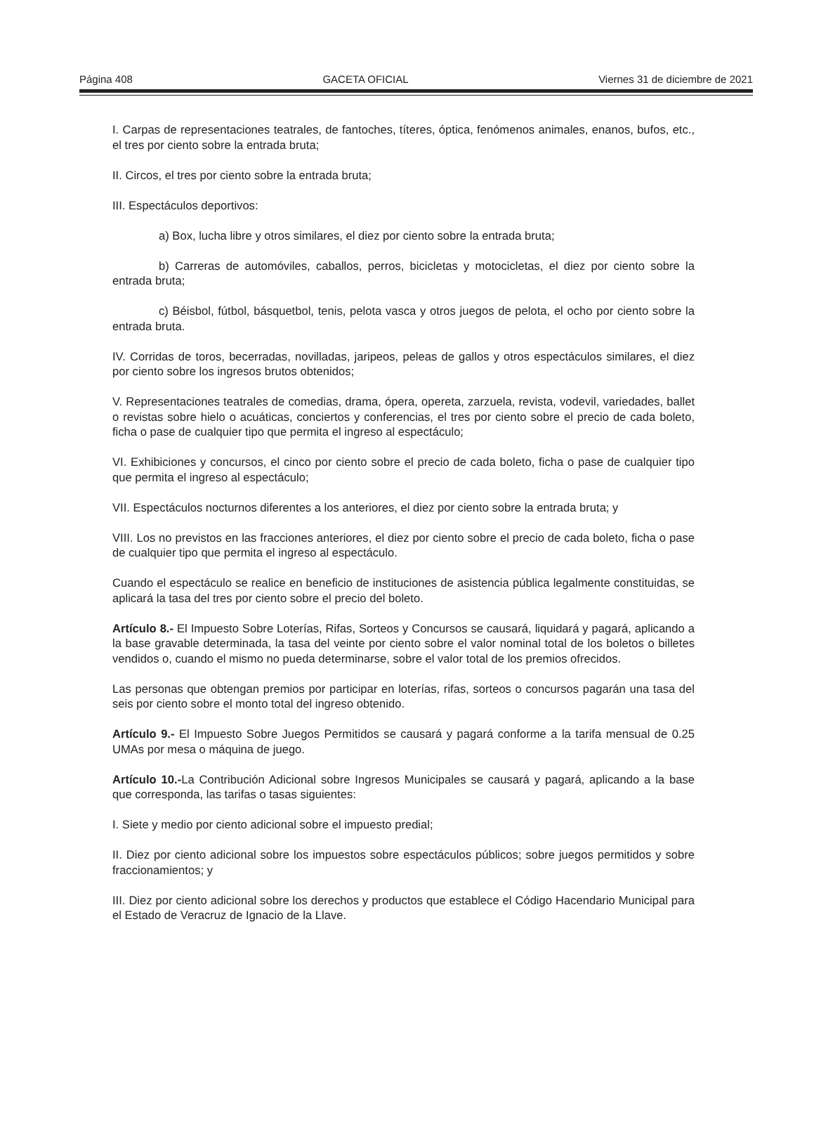Página 408 GACETA OFICIAL Viernes 31 de diciembre de 2021
I. Carpas de representaciones teatrales, de fantoches, títeres, óptica, fenómenos animales, enanos, bufos, etc., el tres por ciento sobre la entrada bruta;
II. Circos, el tres por ciento sobre la entrada bruta;
III. Espectáculos deportivos:
a) Box, lucha libre y otros similares, el diez por ciento sobre la entrada bruta;
b) Carreras de automóviles, caballos, perros, bicicletas y motocicletas, el diez por ciento sobre la entrada bruta;
c) Béisbol, fútbol, básquetbol, tenis, pelota vasca y otros juegos de pelota, el ocho por ciento sobre la entrada bruta.
IV. Corridas de toros, becerradas, novilladas, jaripeos, peleas de gallos y otros espectáculos similares, el diez por ciento sobre los ingresos brutos obtenidos;
V. Representaciones teatrales de comedias, drama, ópera, opereta, zarzuela, revista, vodevil, variedades, ballet o revistas sobre hielo o acuáticas, conciertos y conferencias, el tres por ciento sobre el precio de cada boleto, ficha o pase de cualquier tipo que permita el ingreso al espectáculo;
VI. Exhibiciones y concursos, el cinco por ciento sobre el precio de cada boleto, ficha o pase de cualquier tipo que permita el ingreso al espectáculo;
VII. Espectáculos nocturnos diferentes a los anteriores, el diez por ciento sobre la entrada bruta; y
VIII. Los no previstos en las fracciones anteriores, el diez por ciento sobre el precio de cada boleto, ficha o pase de cualquier tipo que permita el ingreso al espectáculo.
Cuando el espectáculo se realice en beneficio de instituciones de asistencia pública legalmente constituidas, se aplicará la tasa del tres por ciento sobre el precio del boleto.
Artículo 8.- El Impuesto Sobre Loterías, Rifas, Sorteos y Concursos se causará, liquidará y pagará, aplicando a la base gravable determinada, la tasa del veinte por ciento sobre el valor nominal total de los boletos o billetes vendidos o, cuando el mismo no pueda determinarse, sobre el valor total de los premios ofrecidos.
Las personas que obtengan premios por participar en loterías, rifas, sorteos o concursos pagarán una tasa del seis por ciento sobre el monto total del ingreso obtenido.
Artículo 9.- El Impuesto Sobre Juegos Permitidos se causará y pagará conforme a la tarifa mensual de 0.25 UMAs por mesa o máquina de juego.
Artículo 10.-La Contribución Adicional sobre Ingresos Municipales se causará y pagará, aplicando a la base que corresponda, las tarifas o tasas siguientes:
I. Siete y medio por ciento adicional sobre el impuesto predial;
II. Diez por ciento adicional sobre los impuestos sobre espectáculos públicos; sobre juegos permitidos y sobre fraccionamientos; y
III. Diez por ciento adicional sobre los derechos y productos que establece el Código Hacendario Municipal para el Estado de Veracruz de Ignacio de la Llave.